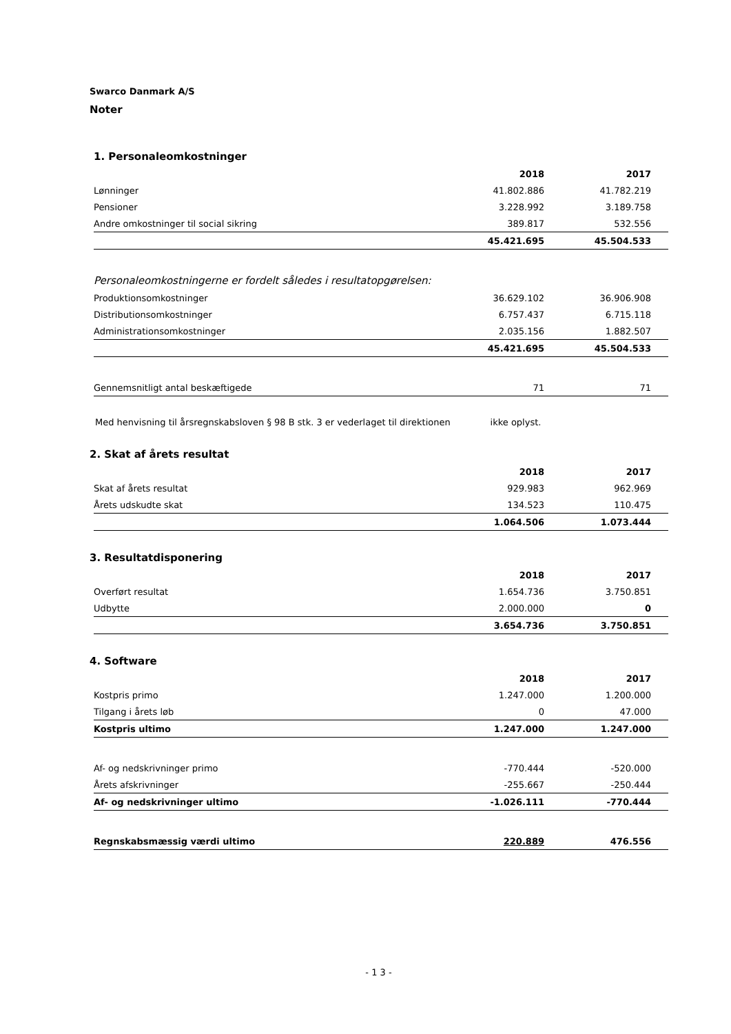Swarco Danmark A/S
Noter
1. Personaleomkostninger
| | 2018 | 2017 | |
| Lønninger | 41.802.886 | 41.782.219 | |
| Pensioner | 3.228.992 | 3.189.758 | |
| Andre omkostninger til social sikring | 389.817 | 532.556 | |
| | 45.421.695 | 45.504.533 | |
| Personaleomkostningerne er fordelt således i resultatopgørelsen: | | | |
| Produktionsomkostninger | 36.629.102 | 36.906.908 | |
| Distributionsomkostninger | 6.757.437 | 6.715.118 | |
| Administrationsomkostninger | 2.035.156 | 1.882.507 | |
| | 45.421.695 | 45.504.533 | |
| Gennemsnitligt antal beskæftigede | 71 | 71 | |
Med henvisning til årsregnskabsloven § 98 B stk. 3 er vederlaget til direktionen ikke oplyst.
2. Skat af årets resultat
| | 2018 | 2017 | |
| Skat af årets resultat | 929.983 | 962.969 | |
| Årets udskudte skat | 134.523 | 110.475 | |
| | 1.064.506 | 1.073.444 | |
3. Resultatdisponering
| | 2018 | 2017 | |
| Overført resultat | 1.654.736 | 3.750.851 | |
| Udbytte | 2.000.000 | 0 | |
| | 3.654.736 | 3.750.851 | |
4. Software
| | 2018 | 2017 | |
| Kostpris primo | 1.247.000 | 1.200.000 | |
| Tilgang i årets løb | 0 | 47.000 | |
| Kostpris ultimo | 1.247.000 | 1.247.000 | |
| Af- og nedskrivninger primo | -770.444 | -520.000 | |
| Årets afskrivninger | -255.667 | -250.444 | |
| Af- og nedskrivninger ultimo | -1.026.111 | -770.444 | |
| Regnskabsmæssig værdi ultimo | 220.889 | 476.556 | |
- 1 3 -